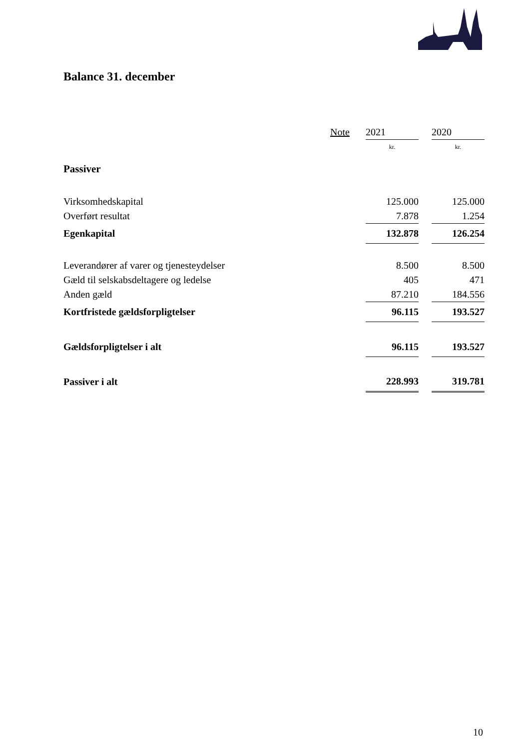Balance 31. december
| | Note | | 2021 | | 2020 |
| --- | --- | --- | --- | --- | --- |
| | | | kr. | | kr. |
| Passiver | | | | | |
| Virksomhedskapital | | | 125.000 | | 125.000 |
| Overført resultat | | | 7.878 | | 1.254 |
| Egenkapital | | | 132.878 | | 126.254 |
| Leverandører af varer og tjenesteydelser | | | 8.500 | | 8.500 |
| Gæld til selskabsdeltagere og ledelse | | | 405 | | 471 |
| Anden gæld | | | 87.210 | | 184.556 |
| Kortfristede gældsforpligtelser | | | 96.115 | | 193.527 |
| Gældsforpligtelser i alt | | | 96.115 | | 193.527 |
| Passiver i alt | | | 228.993 | | 319.781 |
10